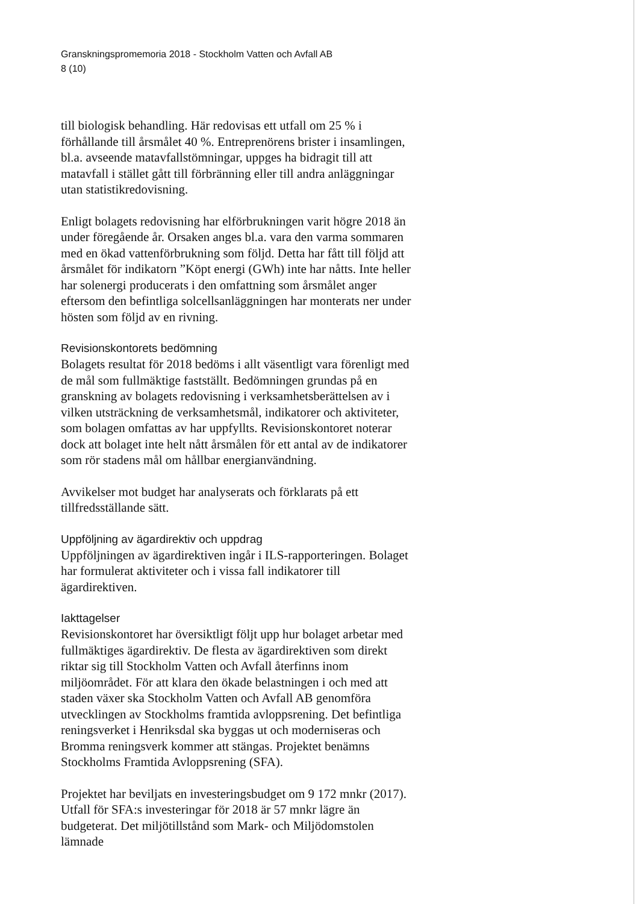Granskningspromemoria 2018 - Stockholm Vatten och Avfall AB
8 (10)
till biologisk behandling. Här redovisas ett utfall om 25 % i förhållande till årsmålet 40 %. Entreprenörens brister i insamlingen, bl.a. avseende matavfallstömningar, uppges ha bidragit till att matavfall i stället gått till förbränning eller till andra anläggningar utan statistikredovisning.
Enligt bolagets redovisning har elförbrukningen varit högre 2018 än under föregående år. Orsaken anges bl.a. vara den varma sommaren med en ökad vattenförbrukning som följd. Detta har fått till följd att årsmålet för indikatorn ”Köpt energi (GWh) inte har nåtts. Inte heller har solenergi producerats i den omfattning som årsmålet anger eftersom den befintliga solcellsanläggningen har monterats ner under hösten som följd av en rivning.
Revisionskontorets bedömning
Bolagets resultat för 2018 bedöms i allt väsentligt vara förenligt med de mål som fullmäktige fastställt. Bedömningen grundas på en granskning av bolagets redovisning i verksamhetsberättelsen av i vilken utsträckning de verksamhetsmål, indikatorer och aktiviteter, som bolagen omfattas av har uppfyllts. Revisionskontoret noterar dock att bolaget inte helt nått årsmålen för ett antal av de indikatorer som rör stadens mål om hållbar energianvändning.
Avvikelser mot budget har analyserats och förklarats på ett tillfredsställande sätt.
Uppföljning av ägardirektiv och uppdrag
Uppföljningen av ägardirektiven ingår i ILS-rapporteringen. Bolaget har formulerat aktiviteter och i vissa fall indikatorer till ägardirektiven.
Iakttagelser
Revisionskontoret har översiktligt följt upp hur bolaget arbetar med fullmäktiges ägardirektiv. De flesta av ägardirektiven som direkt riktar sig till Stockholm Vatten och Avfall återfinns inom miljöområdet. För att klara den ökade belastningen i och med att staden växer ska Stockholm Vatten och Avfall AB genomföra utvecklingen av Stockholms framtida avloppsrening. Det befintliga reningsverket i Henriksdal ska byggas ut och moderniseras och Bromma reningsverk kommer att stängas. Projektet benämns Stockholms Framtida Avloppsrening (SFA).
Projektet har beviljats en investeringsbudget om 9 172 mnkr (2017). Utfall för SFA:s investeringar för 2018 är 57 mnkr lägre än budgeterat. Det miljötillstånd som Mark- och Miljödomstolen lämnade